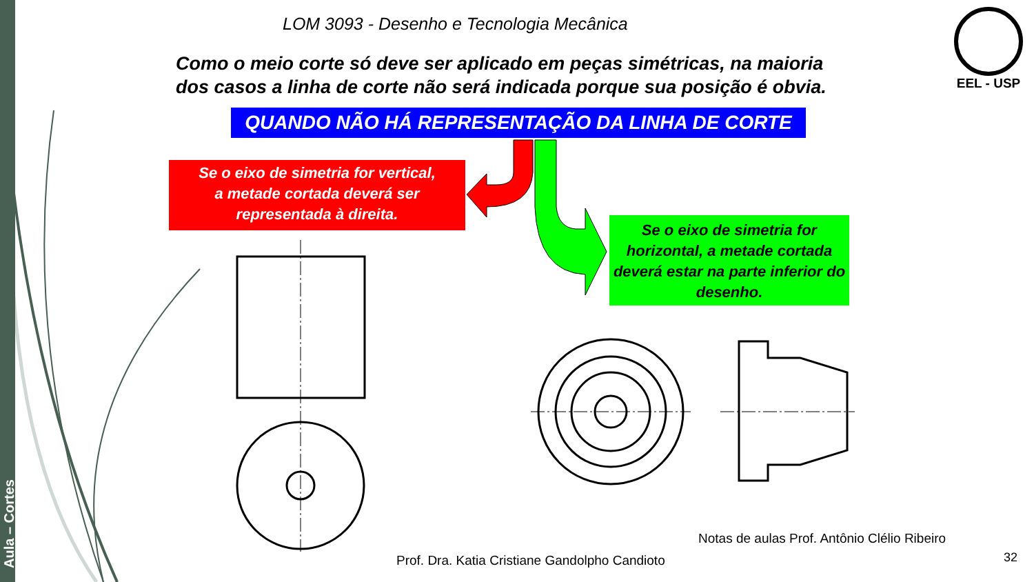Aula – Cortes
LOM 3093 - Desenho e Tecnologia Mecânica
Como o meio corte só deve ser aplicado em peças simétricas, na maioria dos casos a linha de corte não será indicada porque sua posição é obvia.
EEL - USP
QUANDO NÃO HÁ REPRESENTAÇÃO DA LINHA DE CORTE
Se o eixo de simetria for vertical,
a metade cortada deverá ser
representada à direita.
Se o eixo de simetria for horizontal, a metade cortada deverá estar na parte inferior do desenho.
Notas de aulas Prof. Antônio Clélio Ribeiro
Prof. Dra. Katia Cristiane Gandolpho Candioto
32